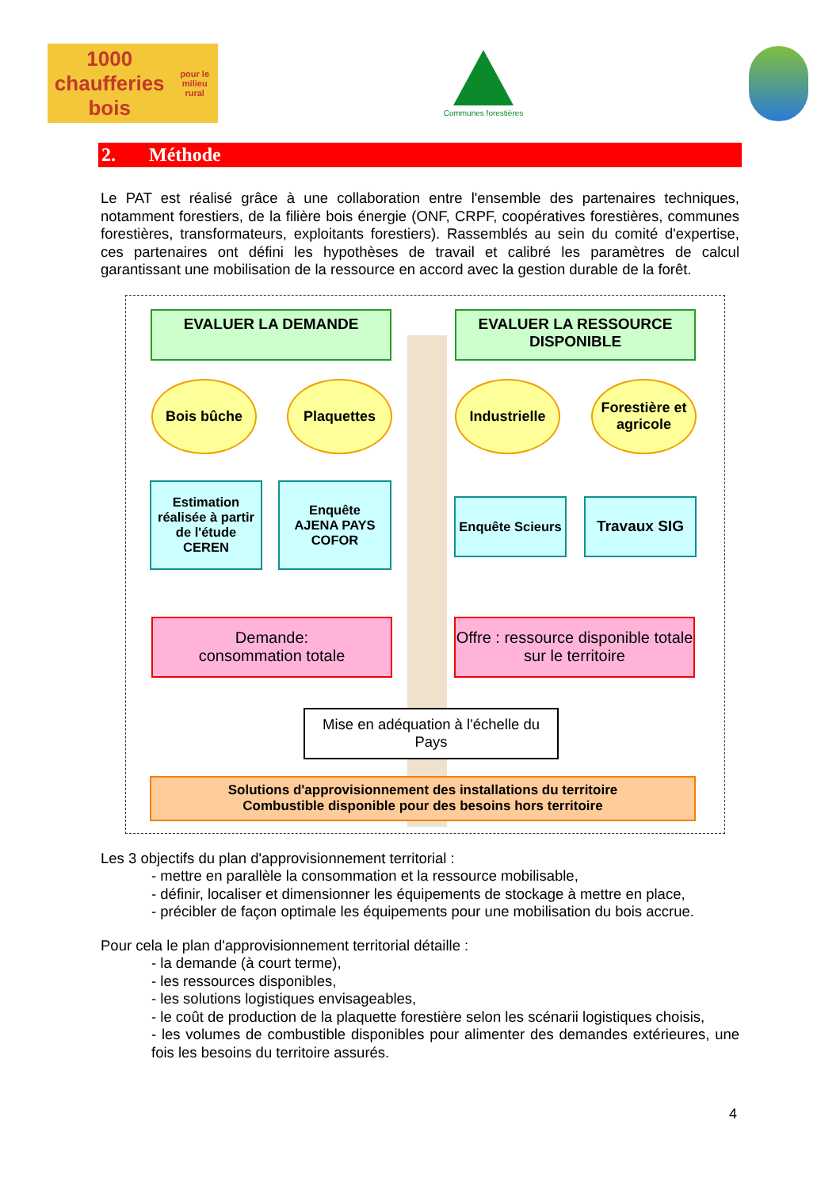1000 chaufferies bois
pour le milieu rural
Communes forestières
2. Méthode
Le PAT est réalisé grâce à une collaboration entre l'ensemble des partenaires techniques, notamment forestiers, de la filière bois énergie (ONF, CRPF, coopératives forestières, communes forestières, transformateurs, exploitants forestiers). Rassemblés au sein du comité d'expertise, ces partenaires ont défini les hypothèses de travail et calibré les paramètres de calcul garantissant une mobilisation de la ressource en accord avec la gestion durable de la forêt.
EVALUER LA DEMANDE
EVALUER LA RESSOURCE DISPONIBLE
Bois bûche Plaquettes Industrielle
Forestière et agricole
Estimation réalisée à partir de l'étude CEREN
Enquête
AJENA PAYS COFOR
Enquête Scieurs
Travaux SIG
Demande:
consommation totale
Offre : ressource disponible totale sur le territoire
Mise en adéquation à l'échelle du Pays
Solutions d'approvisionnement des installations du territoire
Combustible disponible pour des besoins hors territoire
Les 3 objectifs du plan d'approvisionnement territorial :
‐ mettre en parallèle la consommation et la ressource mobilisable,
‐ définir, localiser et dimensionner les équipements de stockage à mettre en place,
‐ précibler de façon optimale les équipements pour une mobilisation du bois accrue.
Pour cela le plan d'approvisionnement territorial détaille :
‐ la demande (à court terme),
‐ les ressources disponibles,
‐ les solutions logistiques envisageables,
‐ le coût de production de la plaquette forestière selon les scénarii logistiques choisis,
‐ les volumes de combustible disponibles pour alimenter des demandes extérieures, une fois les besoins du territoire assurés.
4